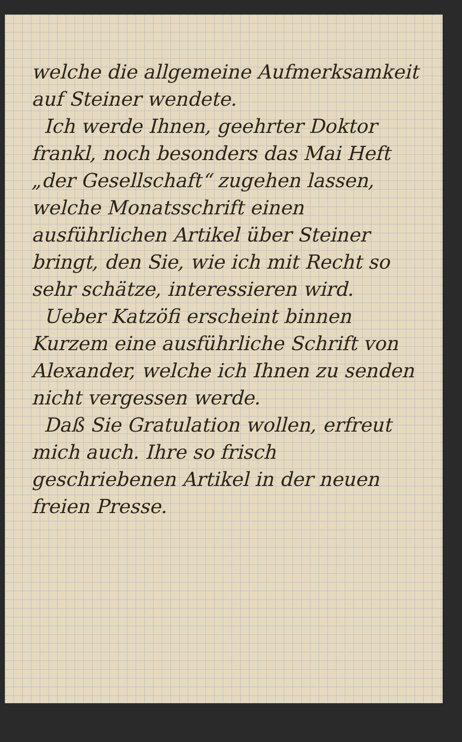welche die allgemeine Aufmerk­samkeit auf Steiner wendete.
Ich werde Ihnen, geehrter Doktor frankl, noch besonders das Mai Heft „der Gesellschaft“ zugehen lassen, welche Monatsschrift einen ausführlichen Artikel über Steiner bringt, den Sie, wie ich mit Recht so sehr schätze, interessieren wird.
Ueber Katzöfi erscheint binnen Kurzem eine ausführliche Schrift von Alexander, welche ich Ihnen zu senden nicht vergessen werde.
Daß Sie Gratulation wollen, erfreut mich auch. Ihre so frisch geschriebenen Artikel in der neuen freien Presse.